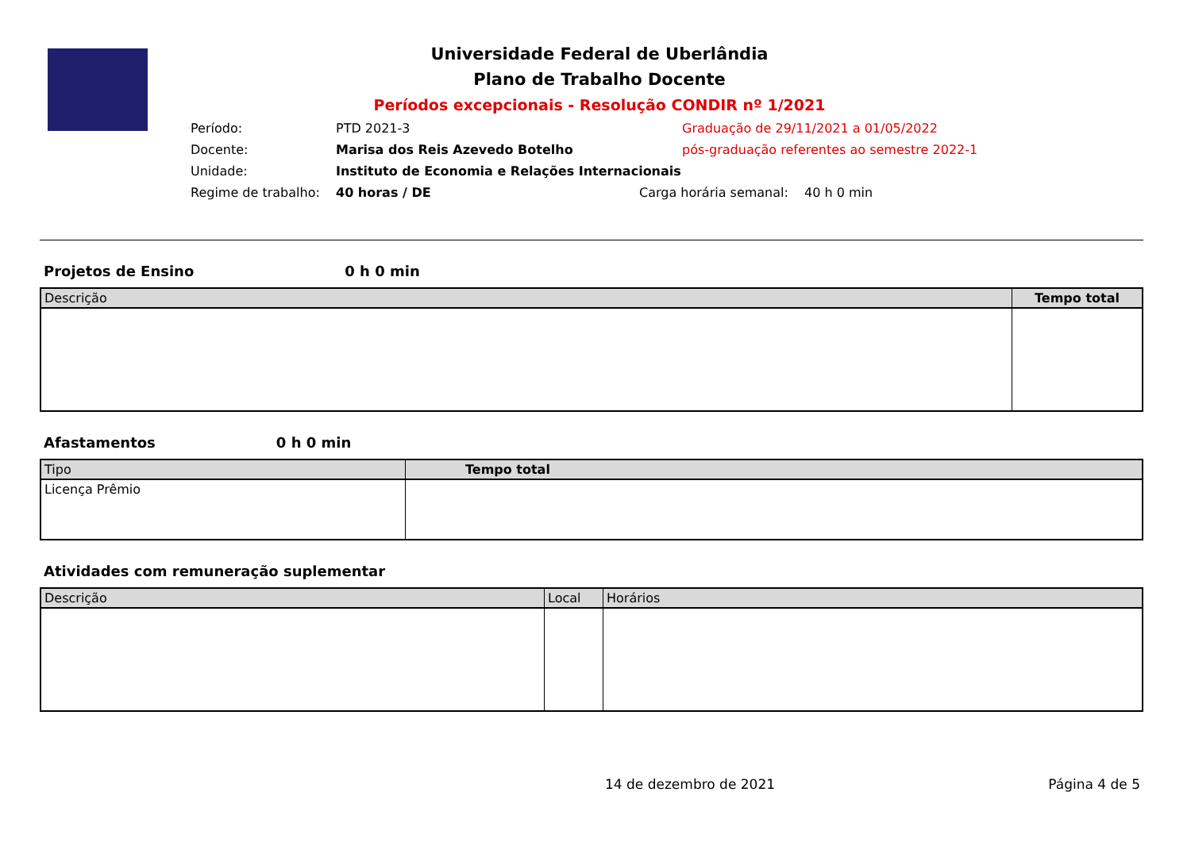Universidade Federal de Uberlândia
Plano de Trabalho Docente
Períodos excepcionais - Resolução CONDIR nº 1/2021
Período:
PTD 2021-3
Graduação de 29/11/2021 a 01/05/2022
Docente:
Marisa dos Reis Azevedo Botelho
pós-graduação referentes ao semestre 2022-1
Unidade:
Instituto de Economia e Relações Internacionais
Regime de trabalho:
40 horas / DE
Carga horária semanal:
40 h 0 min
Projetos de Ensino 0 h 0 min
| Descrição | Tempo total |
| --- | --- |
Afastamentos 0 h 0 min
| Tipo | Tempo total |
| --- | --- |
| Licença Prêmio | |
Atividades com remuneração suplementar
| Descrição | Local | Horários |
| --- | --- | --- |
14 de dezembro de 2021 Página 4 de 5